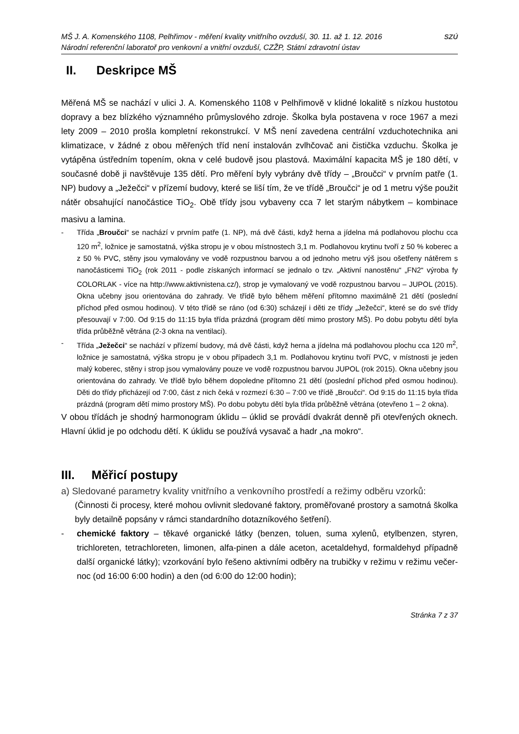MŠ J. A. Komenského 1108, Pelhřimov - měření kvality vnitřního ovzduší, 30. 11. až 1. 12. 2016
Národní referenční laboratoř pro venkovní a vnitřní ovzduší, CZŽP, Státní zdravotní ústav
SZÚ
II. Deskripce MŠ
Měřená MŠ se nachází v ulici J. A. Komenského 1108 v Pelhřimově v klidné lokalitě s nízkou hustotou dopravy a bez blízkého významného průmyslového zdroje. Školka byla postavena v roce 1967 a mezi lety 2009 – 2010 prošla kompletní rekonstrukcí. V MŠ není zavedena centrální vzduchotechnika ani klimatizace, v žádné z obou měřených tříd není instalován zvlhčovač ani čistička vzduchu. Školka je vytápěna ústředním topením, okna v celé budově jsou plastová. Maximální kapacita MŠ je 180 dětí, v současné době ji navštěvuje 135 dětí. Pro měření byly vybrány dvě třídy – „Broučci“ v prvním patře (1. NP) budovy a „Ježečci“ v přízemí budovy, které se liší tím, že ve třídě „Broučci“ je od 1 metru výše použit nátěr obsahující nanočástice TiO<sub>2</sub>. Obě třídy jsou vybaveny cca 7 let starým nábytkem – kombinace masivu a lamina.
- Třída „Broučci“ se nachází v prvním patře (1. NP), má dvě části, když herna a jídelna má podlahovou plochu cca 120 m<sup>2</sup>, ložnice je samostatná, výška stropu je v obou místnostech 3,1 m. Podlahovou krytinu tvoří z 50 % koberec a z 50 % PVC, stěny jsou vymalovány ve vodě rozpustnou barvou a od jednoho metru výš jsou ošetřeny nátěrem s nanočásticemi TiO<sub>2</sub> (rok 2011 - podle získaných informací se jednalo o tzv. „Aktivní nanostěnu“ „FN2“ výroba fy COLORLAK - více na http://www.aktivnistena.cz/), strop je vymalovaný ve vodě rozpustnou barvou – JUPOL (2015). Okna učebny jsou orientována do zahrady. Ve třídě bylo během měření přítomno maximálně 21 dětí (poslední příchod před osmou hodinou). V této třídě se ráno (od 6:30) scházejí i děti ze třídy „Ježečci“, které se do své třídy přesouvají v 7:00. Od 9:15 do 11:15 byla třída prázdná (program dětí mimo prostory MŠ). Po dobu pobytu dětí byla třída průběžně větrána (2-3 okna na ventilaci).
- Třída „Ježečci“ se nachází v přízemí budovy, má dvě části, když herna a jídelna má podlahovou plochu cca 120 m<sup>2</sup>, ložnice je samostatná, výška stropu je v obou případech 3,1 m. Podlahovou krytinu tvoří PVC, v místnosti je jeden malý koberec, stěny i strop jsou vymalovány pouze ve vodě rozpustnou barvou JUPOL (rok 2015). Okna učebny jsou orientována do zahrady. Ve třídě bylo během dopoledne přítomno 21 dětí (poslední příchod před osmou hodinou). Děti do třídy přicházejí od 7:00, část z nich čeká v rozmezí 6:30 – 7:00 ve třídě „Broučci“. Od 9:15 do 11:15 byla třída prázdná (program dětí mimo prostory MŠ). Po dobu pobytu dětí byla třída průběžně větrána (otevřeno 1 – 2 okna).
V obou třídách je shodný harmonogram úklidu – úklid se provádí dvakrát denně při otevřených oknech. Hlavní úklid je po odchodu dětí. K úklidu se používá vysavač a hadr „na mokro“.
III. Měřicí postupy
a) Sledované parametry kvality vnitřního a venkovního prostředí a režimy odběru vzorků:
(Činnosti či procesy, které mohou ovlivnit sledované faktory, proměřované prostory a samotná školka byly detailně popsány v rámci standardního dotazníkového šetření).
- chemické faktory – těkavé organické látky (benzen, toluen, suma xylenů, etylbenzen, styren, trichloreten, tetrachloreten, limonen, alfa-pinen a dále aceton, acetaldehyd, formaldehyd případně další organické látky); vzorkování bylo řešeno aktivními odběry na trubičky v režimu v režimu večer-noc (od 16:00 6:00 hodin) a den (od 6:00 do 12:00 hodin);
Stránka 7 z 37